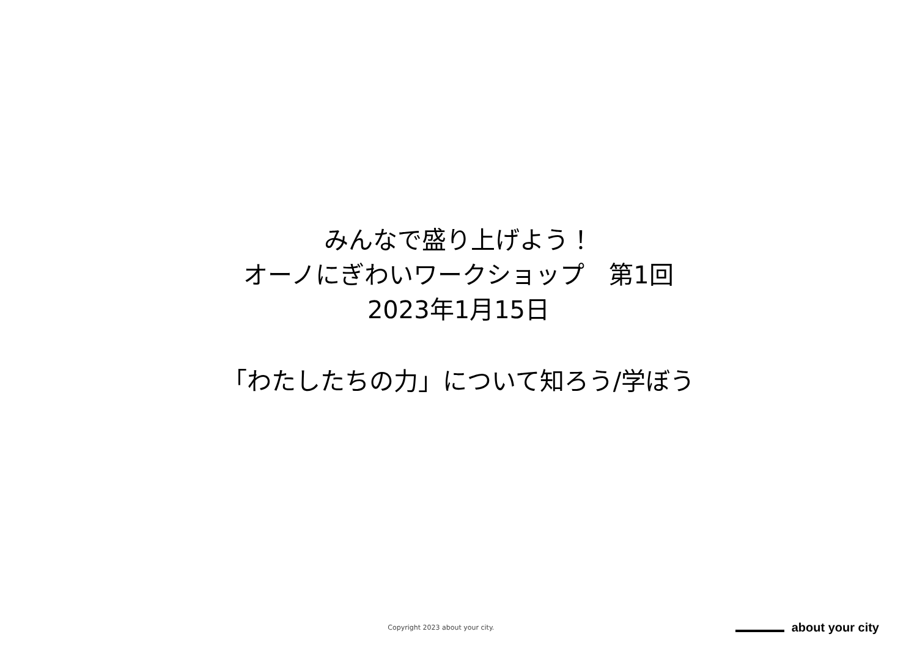みんなで盛り上げよう！
オーノにぎわいワークショップ　第1回
2023年1月15日
「わたしたちの力」について知ろう/学ぼう
Copyright 2023 about your city.
about your city